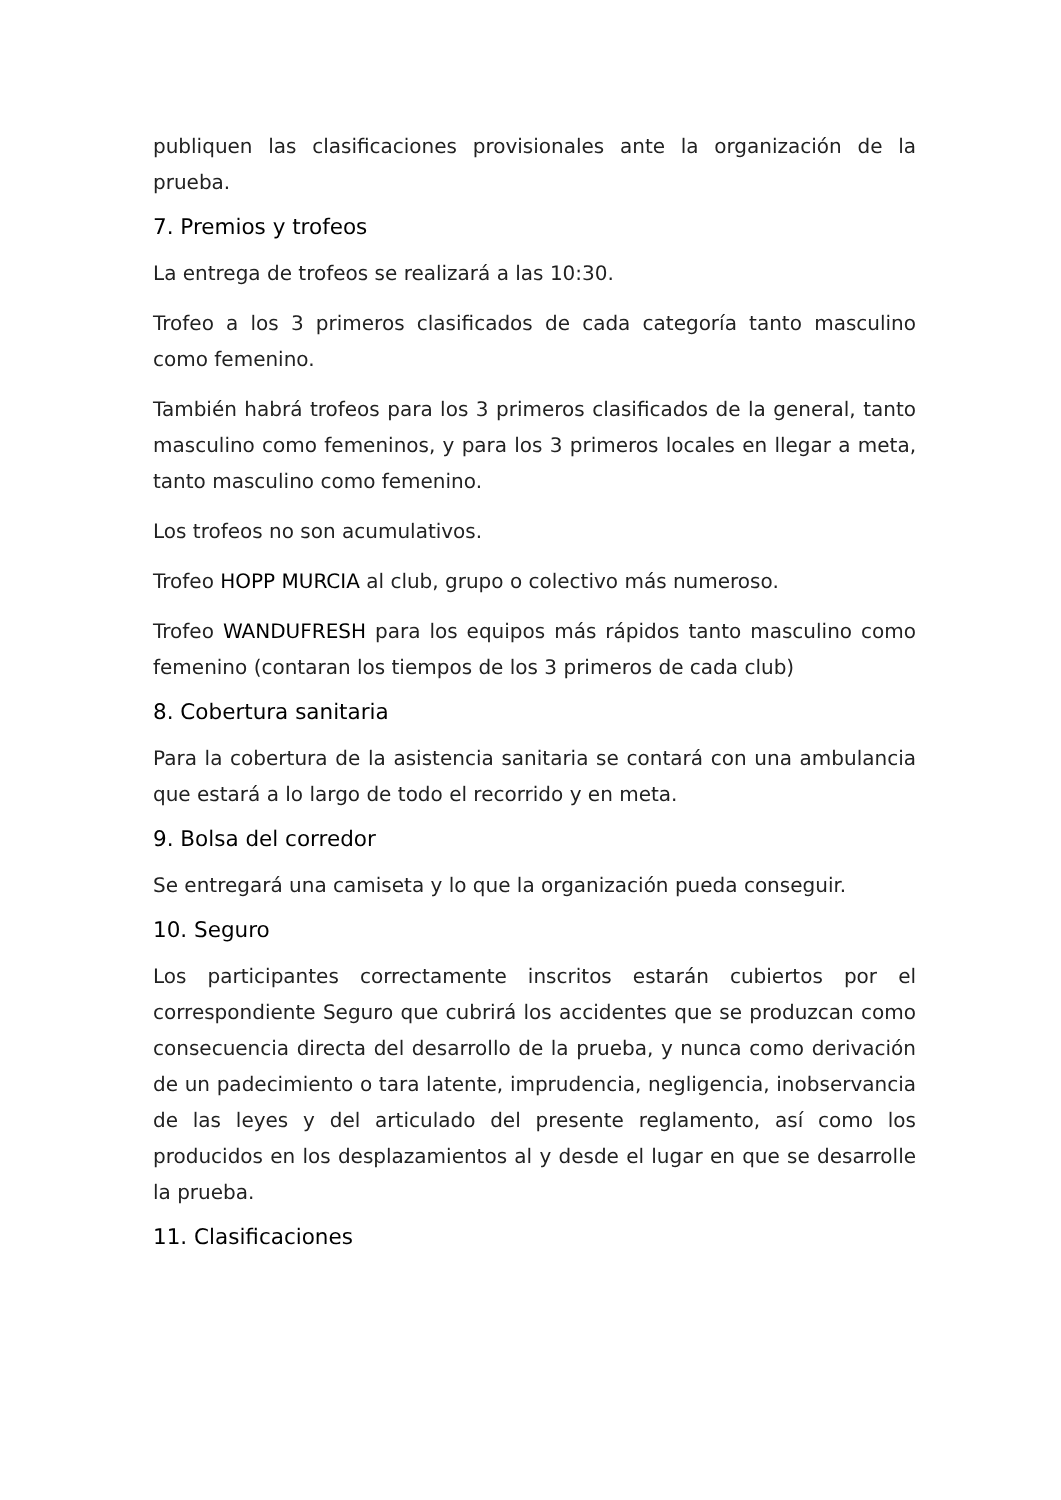publiquen las clasificaciones provisionales ante la organización de la prueba.
7. Premios y trofeos
La entrega de trofeos se realizará a las 10:30.
Trofeo a los 3 primeros clasificados de cada categoría tanto masculino como femenino.
También habrá trofeos para los 3 primeros clasificados de la general, tanto masculino como femeninos, y para los 3 primeros locales en llegar a meta, tanto masculino como femenino.
Los trofeos no son acumulativos.
Trofeo HOPP MURCIA al club, grupo o colectivo más numeroso.
Trofeo WANDUFRESH para los equipos más rápidos tanto masculino como femenino (contaran los tiempos de los 3 primeros de cada club)
8. Cobertura sanitaria
Para la cobertura de la asistencia sanitaria se contará con una ambulancia que estará a lo largo de todo el recorrido y en meta.
9. Bolsa del corredor
Se entregará una camiseta y lo que la organización pueda conseguir.
10. Seguro
Los participantes correctamente inscritos estarán cubiertos por el correspondiente Seguro que cubrirá los accidentes que se produzcan como consecuencia directa del desarrollo de la prueba, y nunca como derivación de un padecimiento o tara latente, imprudencia, negligencia, inobservancia de las leyes y del articulado del presente reglamento, así como los producidos en los desplazamientos al y desde el lugar en que se desarrolle la prueba.
11. Clasificaciones